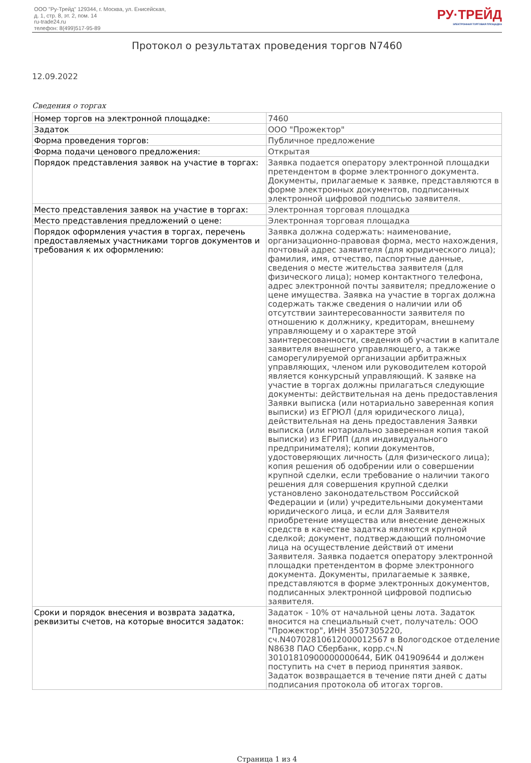ООО "Ру-Трейд" 129344, г. Москва, ул. Енисейская,
д. 1, стр. 8, эт. 2, пом. 14
ru-trade24.ru
телефон: 8(499)517-95-89
РУ·ТРЕЙД
ЭЛЕКТРОННАЯ ТОРГОВАЯ ПЛОЩАДКА
Протокол о результатах проведения торгов N7460
12.09.2022
Сведения о торгах
| Номер торгов на электронной площадке: | 7460 |
| Задаток | ООО "Прожектор" |
| Форма проведения торгов: | Публичное предложение |
| Форма подачи ценового предложения: | Открытая |
| Порядок представления заявок на участие в торгах: | Заявка подается оператору электронной площадки претендентом в форме электронного документа. Документы, прилагаемые к заявке, представляются в форме электронных документов, подписанных электронной цифровой подписью заявителя. |
| Место представления заявок на участие в торгах: | Электронная торговая площадка |
| Место представления предложений о цене: | Электронная торговая площадка |
| Порядок оформления участия в торгах, перечень предоставляемых участниками торгов документов и требования к их оформлению: | Заявка должна содержать: наименование, организационно-правовая форма, место нахождения, почтовый адрес заявителя (для юридического лица); фамилия, имя, отчество, паспортные данные, сведения о месте жительства заявителя (для физического лица); номер контактного телефона, адрес электронной почты заявителя; предложение о цене имущества. Заявка на участие в торгах должна содержать также сведения о наличии или об отсутствии заинтересованности заявителя по отношению к должнику, кредиторам, внешнему управляющему и о характере этой заинтересованности, сведения об участии в капитале заявителя внешнего управляющего, а также саморегулируемой организации арбитражных управляющих, членом или руководителем которой является конкурсный управляющий. К заявке на участие в торгах должны прилагаться следующие документы: действительная на день предоставления Заявки выписка (или нотариально заверенная копия выписки) из ЕГРЮЛ (для юридического лица), действительная на день предоставления Заявки выписка (или нотариально заверенная копия такой выписки) из ЕГРИП (для индивидуального предпринимателя); копии документов, удостоверяющих личность (для физического лица); копия решения об одобрении или о совершении крупной сделки, если требование о наличии такого решения для совершения крупной сделки установлено законодательством Российской Федерации и (или) учредительными документами юридического лица, и если для Заявителя приобретение имущества или внесение денежных средств в качестве задатка являются крупной сделкой; документ, подтверждающий полномочие лица на осуществление действий от имени Заявителя. Заявка подается оператору электронной площадки претендентом в форме электронного документа. Документы, прилагаемые к заявке, представляются в форме электронных документов, подписанных электронной цифровой подписью заявителя. |
| Сроки и порядок внесения и возврата задатка, реквизиты счетов, на которые вносится задаток: | Задаток - 10% от начальной цены лота. Задаток вносится на специальный счет, получатель: ООО "Прожектор", ИНН 3507305220, сч.N40702810612000012567 в Вологодское отделение N8638 ПАО Сбербанк, корр.сч.N 30101810900000000644, БИК 041909644 и должен поступить на счет в период принятия заявок. Задаток возвращается в течение пяти дней с даты подписания протокола об итогах торгов. |
Страница 1 из 4